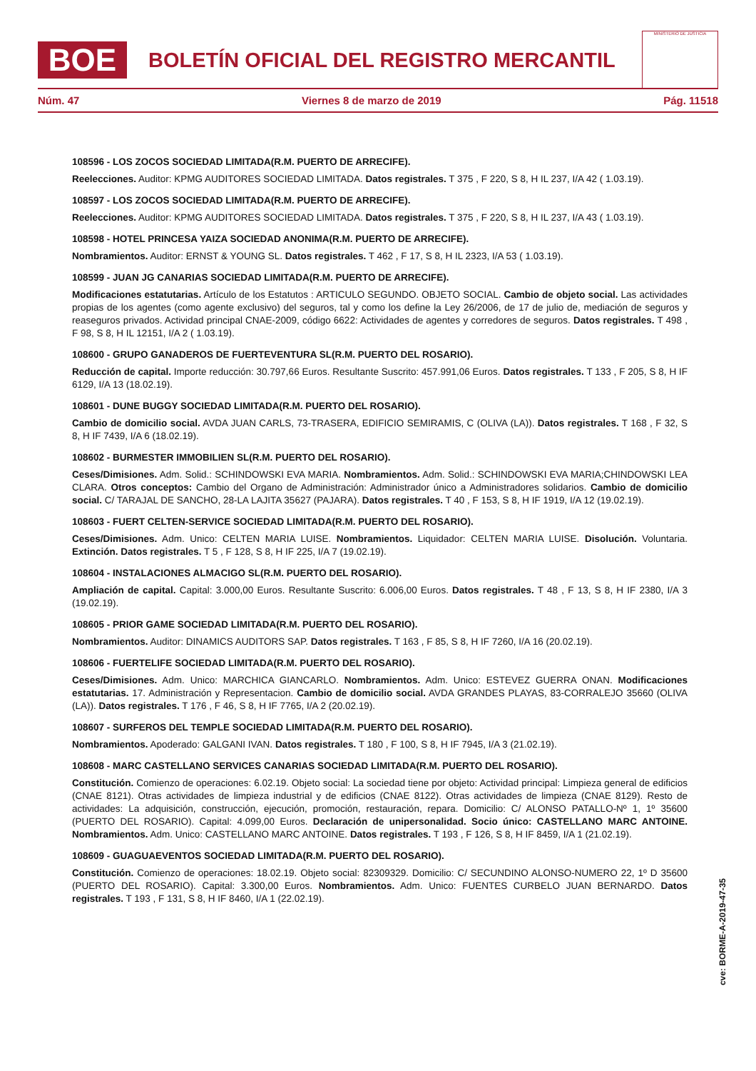BOE
BOLETÍN OFICIAL DEL REGISTRO MERCANTIL
MINISTERIO DE JUSTICIA
Núm. 47 Viernes 8 de marzo de 2019 Pág. 11518
108596 - LOS ZOCOS SOCIEDAD LIMITADA(R.M. PUERTO DE ARRECIFE).
Reelecciones. Auditor: KPMG AUDITORES SOCIEDAD LIMITADA. Datos registrales. T 375 , F 220, S 8, H IL 237, I/A 42 ( 1.03.19).
108597 - LOS ZOCOS SOCIEDAD LIMITADA(R.M. PUERTO DE ARRECIFE).
Reelecciones. Auditor: KPMG AUDITORES SOCIEDAD LIMITADA. Datos registrales. T 375 , F 220, S 8, H IL 237, I/A 43 ( 1.03.19).
108598 - HOTEL PRINCESA YAIZA SOCIEDAD ANONIMA(R.M. PUERTO DE ARRECIFE).
Nombramientos. Auditor: ERNST & YOUNG SL. Datos registrales. T 462 , F 17, S 8, H IL 2323, I/A 53 ( 1.03.19).
108599 - JUAN JG CANARIAS SOCIEDAD LIMITADA(R.M. PUERTO DE ARRECIFE).
Modificaciones estatutarias. Artículo de los Estatutos : ARTICULO SEGUNDO. OBJETO SOCIAL. Cambio de objeto social. Las actividades propias de los agentes (como agente exclusivo) del seguros, tal y como los define la Ley 26/2006, de 17 de julio de, mediación de seguros y reaseguros privados. Actividad principal CNAE-2009, código 6622: Actividades de agentes y corredores de seguros. Datos registrales. T 498 , F 98, S 8, H IL 12151, I/A 2 ( 1.03.19).
108600 - GRUPO GANADEROS DE FUERTEVENTURA SL(R.M. PUERTO DEL ROSARIO).
Reducción de capital. Importe reducción: 30.797,66 Euros. Resultante Suscrito: 457.991,06 Euros. Datos registrales. T 133 , F 205, S 8, H IF 6129, I/A 13 (18.02.19).
108601 - DUNE BUGGY SOCIEDAD LIMITADA(R.M. PUERTO DEL ROSARIO).
Cambio de domicilio social. AVDA JUAN CARLS, 73-TRASERA, EDIFICIO SEMIRAMIS, C (OLIVA (LA)). Datos registrales. T 168 , F 32, S 8, H IF 7439, I/A 6 (18.02.19).
108602 - BURMESTER IMMOBILIEN SL(R.M. PUERTO DEL ROSARIO).
Ceses/Dimisiones. Adm. Solid.: SCHINDOWSKI EVA MARIA. Nombramientos. Adm. Solid.: SCHINDOWSKI EVA MARIA;CHINDOWSKI LEA CLARA. Otros conceptos: Cambio del Organo de Administración: Administrador único a Administradores solidarios. Cambio de domicilio social. C/ TARAJAL DE SANCHO, 28-LA LAJITA 35627 (PAJARA). Datos registrales. T 40 , F 153, S 8, H IF 1919, I/A 12 (19.02.19).
108603 - FUERT CELTEN-SERVICE SOCIEDAD LIMITADA(R.M. PUERTO DEL ROSARIO).
Ceses/Dimisiones. Adm. Unico: CELTEN MARIA LUISE. Nombramientos. Liquidador: CELTEN MARIA LUISE. Disolución. Voluntaria. Extinción. Datos registrales. T 5 , F 128, S 8, H IF 225, I/A 7 (19.02.19).
108604 - INSTALACIONES ALMACIGO SL(R.M. PUERTO DEL ROSARIO).
Ampliación de capital. Capital: 3.000,00 Euros. Resultante Suscrito: 6.006,00 Euros. Datos registrales. T 48 , F 13, S 8, H IF 2380, I/A 3 (19.02.19).
108605 - PRIOR GAME SOCIEDAD LIMITADA(R.M. PUERTO DEL ROSARIO).
Nombramientos. Auditor: DINAMICS AUDITORS SAP. Datos registrales. T 163 , F 85, S 8, H IF 7260, I/A 16 (20.02.19).
108606 - FUERTELIFE SOCIEDAD LIMITADA(R.M. PUERTO DEL ROSARIO).
Ceses/Dimisiones. Adm. Unico: MARCHICA GIANCARLO. Nombramientos. Adm. Unico: ESTEVEZ GUERRA ONAN. Modificaciones estatutarias. 17. Administración y Representacion. Cambio de domicilio social. AVDA GRANDES PLAYAS, 83-CORRALEJO 35660 (OLIVA (LA)). Datos registrales. T 176 , F 46, S 8, H IF 7765, I/A 2 (20.02.19).
108607 - SURFEROS DEL TEMPLE SOCIEDAD LIMITADA(R.M. PUERTO DEL ROSARIO).
Nombramientos. Apoderado: GALGANI IVAN. Datos registrales. T 180 , F 100, S 8, H IF 7945, I/A 3 (21.02.19).
108608 - MARC CASTELLANO SERVICES CANARIAS SOCIEDAD LIMITADA(R.M. PUERTO DEL ROSARIO).
Constitución. Comienzo de operaciones: 6.02.19. Objeto social: La sociedad tiene por objeto: Actividad principal: Limpieza general de edificios (CNAE 8121). Otras actividades de limpieza industrial y de edificios (CNAE 8122). Otras actividades de limpieza (CNAE 8129). Resto de actividades: La adquisición, construcción, ejecución, promoción, restauración, repara. Domicilio: C/ ALONSO PATALLO-Nº 1, 1º 35600 (PUERTO DEL ROSARIO). Capital: 4.099,00 Euros. Declaración de unipersonalidad. Socio único: CASTELLANO MARC ANTOINE. Nombramientos. Adm. Unico: CASTELLANO MARC ANTOINE. Datos registrales. T 193 , F 126, S 8, H IF 8459, I/A 1 (21.02.19).
108609 - GUAGUAEVENTOS SOCIEDAD LIMITADA(R.M. PUERTO DEL ROSARIO).
Constitución. Comienzo de operaciones: 18.02.19. Objeto social: 82309329. Domicilio: C/ SECUNDINO ALONSO-NUMERO 22, 1º D 35600 (PUERTO DEL ROSARIO). Capital: 3.300,00 Euros. Nombramientos. Adm. Unico: FUENTES CURBELO JUAN BERNARDO. Datos registrales. T 193 , F 131, S 8, H IF 8460, I/A 1 (22.02.19).
cve: BORME-A-2019-47-35